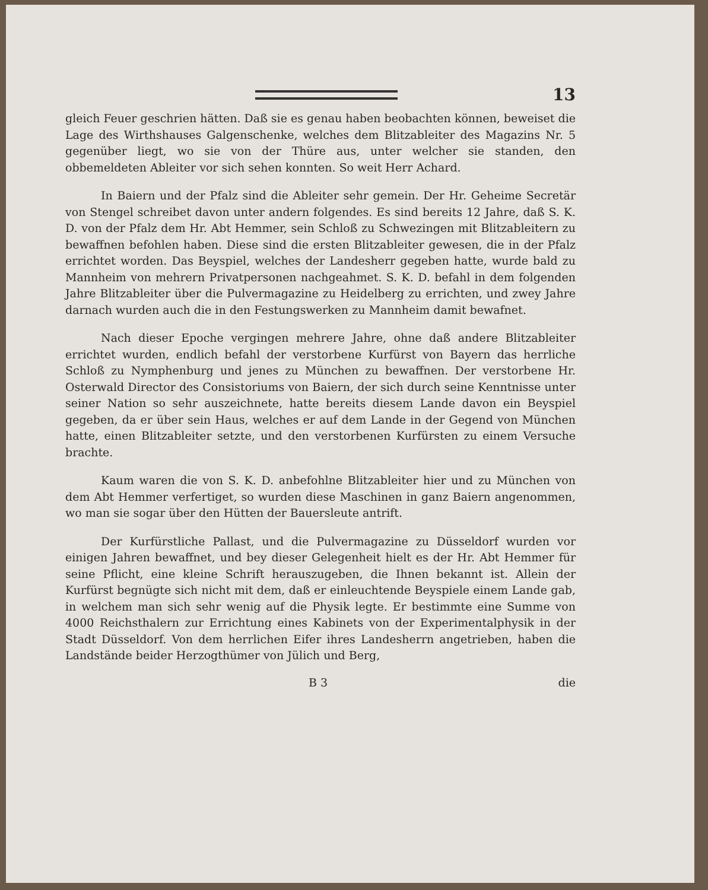13
gleich Feuer geschrien hätten. Daß sie es genau haben beobachten können, beweiset die Lage des Wirthshauses Galgenschenke, welches dem Blitzableiter des Magazins Nr. 5 gegenüber liegt, wo sie von der Thüre aus, unter welcher sie standen, den obbemeldeten Ableiter vor sich sehen konnten. So weit Herr Achard.
In Baiern und der Pfalz sind die Ableiter sehr gemein. Der Hr. Geheime Secretär von Stengel schreibet davon unter andern folgendes. Es sind bereits 12 Jahre, daß S. K. D. von der Pfalz dem Hr. Abt Hemmer, sein Schloß zu Schwezingen mit Blitzableitern zu bewaffnen befohlen haben. Diese sind die ersten Blitzableiter gewesen, die in der Pfalz errichtet worden. Das Beyspiel, welches der Landesherr gegeben hatte, wurde bald zu Mannheim von mehrern Privatpersonen nachgeahmet. S. K. D. befahl in dem folgenden Jahre Blitzableiter über die Pulvermagazine zu Heidelberg zu errichten, und zwey Jahre darnach wurden auch die in den Festungswerken zu Mannheim damit bewafnet.
Nach dieser Epoche vergingen mehrere Jahre, ohne daß andere Blitzableiter errichtet wurden, endlich befahl der verstorbene Kurfürst von Bayern das herrliche Schloß zu Nymphenburg und jenes zu München zu bewaffnen. Der verstorbene Hr. Osterwald Director des Consistoriums von Baiern, der sich durch seine Kenntnisse unter seiner Nation so sehr auszeichnete, hatte bereits diesem Lande davon ein Beyspiel gegeben, da er über sein Haus, welches er auf dem Lande in der Gegend von München hatte, einen Blitzableiter setzte, und den verstorbenen Kurfürsten zu einem Versuche brachte.
Kaum waren die von S. K. D. anbefohlne Blitzableiter hier und zu München von dem Abt Hemmer verfertiget, so wurden diese Maschinen in ganz Baiern angenommen, wo man sie sogar über den Hütten der Bauersleute antrift.
Der Kurfürstliche Pallast, und die Pulvermagazine zu Düsseldorf wurden vor einigen Jahren bewaffnet, und bey dieser Gelegenheit hielt es der Hr. Abt Hemmer für seine Pflicht, eine kleine Schrift herauszugeben, die Ihnen bekannt ist. Allein der Kurfürst begnügte sich nicht mit dem, daß er einleuchtende Beyspiele einem Lande gab, in welchem man sich sehr wenig auf die Physik legte. Er bestimmte eine Summe von 4000 Reichsthalern zur Errichtung eines Kabinets von der Experimentalphysik in der Stadt Düsseldorf. Von dem herrlichen Eifer ihres Landesherrn angetrieben, haben die Landstände beider Herzogthümer von Jülich und Berg,
B 3 die